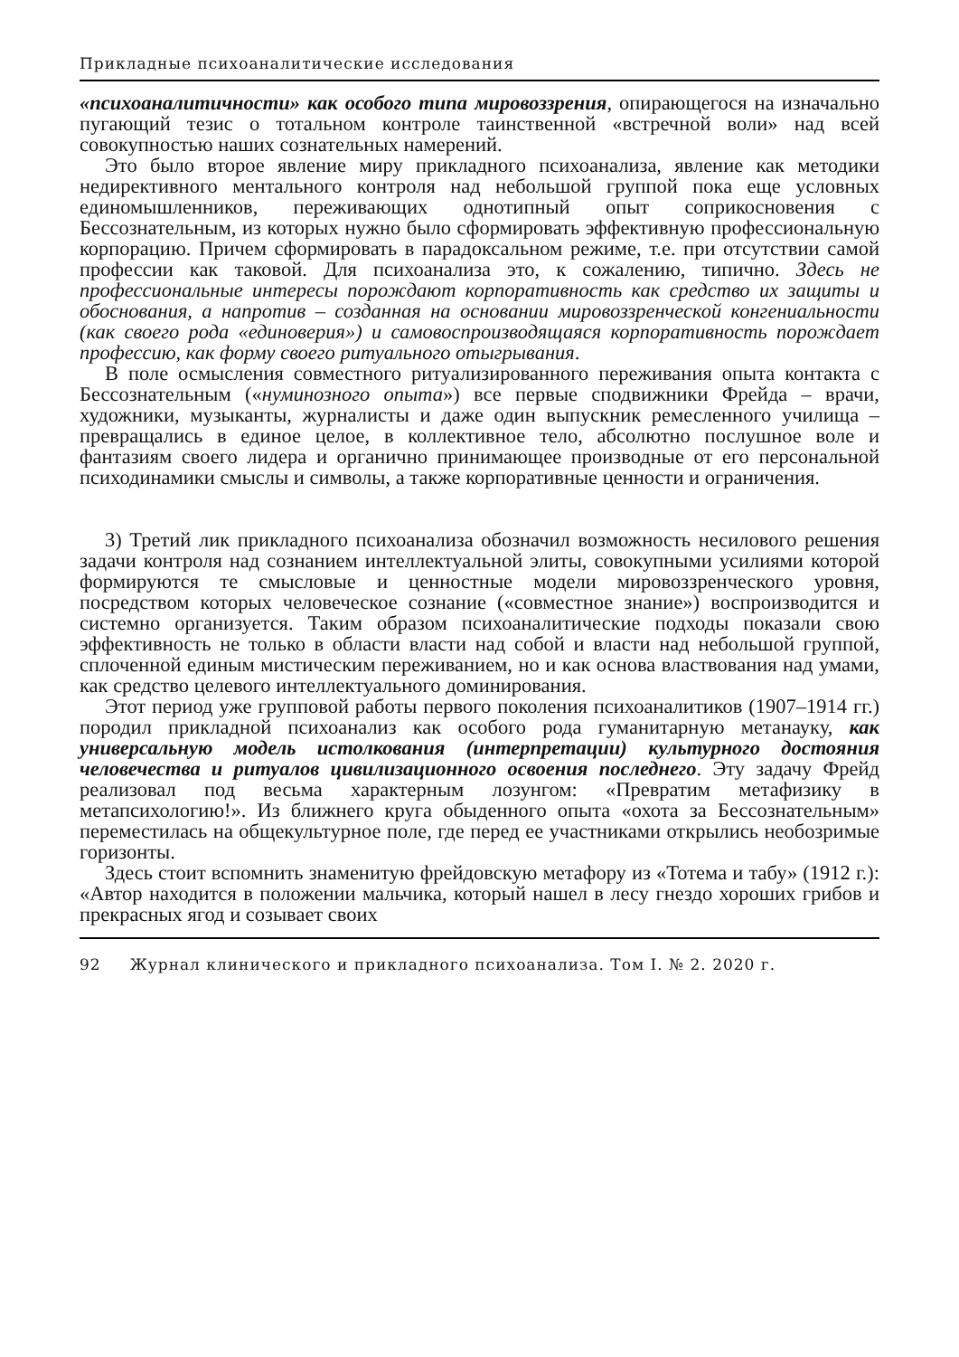Прикладные психоаналитические исследования
«психоаналитичности» как особого типа мировоззрения, опирающегося на изначально пугающий тезис о тотальном контроле таинственной «встречной воли» над всей совокупностью наших сознательных намерений.
Это было второе явление миру прикладного психоанализа, явление как методики недирективного ментального контроля над небольшой группой пока еще условных единомышленников, переживающих однотипный опыт соприкосновения с Бессознательным, из которых нужно было сформировать эффективную профессиональную корпорацию. Причем сформировать в парадоксальном режиме, т.е. при отсутствии самой профессии как таковой. Для психоанализа это, к сожалению, типично. Здесь не профессиональные интересы порождают корпоративность как средство их защиты и обоснования, а напротив – созданная на основании мировоззренческой конгениальности (как своего рода «единоверия») и самовоспроизводящаяся корпоративность порождает профессию, как форму своего ритуального отыгрывания.
В поле осмысления совместного ритуализированного переживания опыта контакта с Бессознательным («нуминозного опыта») все первые сподвижники Фрейда – врачи, художники, музыканты, журналисты и даже один выпускник ремесленного училища – превращались в единое целое, в коллективное тело, абсолютно послушное воле и фантазиям своего лидера и органично принимающее производные от его персональной психодинамики смыслы и символы, а также корпоративные ценности и ограничения.
3) Третий лик прикладного психоанализа обозначил возможность несилового решения задачи контроля над сознанием интеллектуальной элиты, совокупными усилиями которой формируются те смысловые и ценностные модели мировоззренческого уровня, посредством которых человеческое сознание («совместное знание») воспроизводится и системно организуется. Таким образом психоаналитические подходы показали свою эффективность не только в области власти над собой и власти над небольшой группой, сплоченной единым мистическим переживанием, но и как основа властвования над умами, как средство целевого интеллектуального доминирования.
Этот период уже групповой работы первого поколения психоаналитиков (1907–1914 гг.) породил прикладной психоанализ как особого рода гуманитарную метанауку, как универсальную модель истолкования (интерпретации) культурного достояния человечества и ритуалов цивилизационного освоения последнего. Эту задачу Фрейд реализовал под весьма характерным лозунгом: «Превратим метафизику в метапсихологию!». Из ближнего круга обыденного опыта «охота за Бессознательным» переместилась на общекультурное поле, где перед ее участниками открылись необозримые горизонты.
Здесь стоит вспомнить знаменитую фрейдовскую метафору из «Тотема и табу» (1912 г.): «Автор находится в положении мальчика, который нашел в лесу гнездо хороших грибов и прекрасных ягод и созывает своих
92 Журнал клинического и прикладного психоанализа. Том I. № 2. 2020 г.